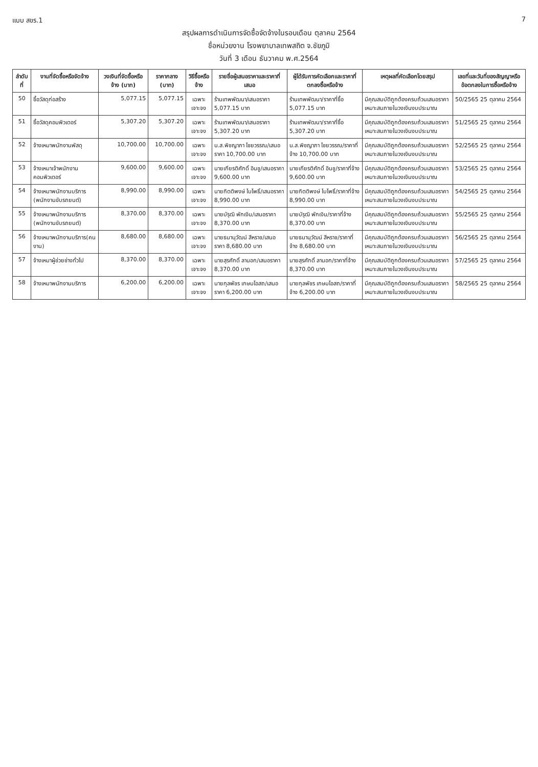แบบ สขร.1 7
สรุปผลการดำเนินการจัดซื้อจัดจ้างในรอบเดือน ตุลาคม 2564
ชื่อหน่วยงาน โรงพยาบาลเทพสถิต จ.ชัยภูมิ
วันที่ 3 เดือน ธันวาคม พ.ศ.2564
| ลำดับที่ | งานที่จัดซื้อหรือจัดจ้าง | วงเงินที่จัดซื้อหรือจ้าง (บาท) | ราคากลาง (บาท) | วิธีซื้อหรือจ้าง | รายชื่อผู้เสนอราคาและราคาที่เสนอ | ผู้ได้รับการคัดเลือกและราคาที่ตกลงซื้อหรือจ้าง | เหตุผลที่คัดเลือกโดยสรุป | เลขที่และวันที่ของสัญญาหรือข้อตกลงในการซื้อหรือจ้าง |
| --- | --- | --- | --- | --- | --- | --- | --- | --- |
| 50 | ซื้อวัสดุก่อสร้าง | 5,077.15 | 5,077.15 | เฉพาะเจาะจง | ร้านเทพพัฒนา/เสนอราคา 5,077.15 บาท | ร้านเทพพัฒนา/ราคาที่ซื้อ 5,077.15 บาท | มีคุณสมบัติถูกต้องครบถ้วนเสนอราคาเหมาะสมภายในวงเงินงบประมาณ | 50/2565 25 ตุลาคม 2564 |
| 51 | ซื้อวัสดุคอมพิวเตอร์ | 5,307.20 | 5,307.20 | เฉพาะเจาะจง | ร้านเทพพัฒนา/เสนอราคา 5,307.20 บาท | ร้านเทพพัฒนา/ราคาที่ซื้อ 5,307.20 บาท | มีคุณสมบัติถูกต้องครบถ้วนเสนอราคาเหมาะสมภายในวงเงินงบประมาณ | 51/2565 25 ตุลาคม 2564 |
| 52 | จ้างเหมาพนักงานพัสดุ | 10,700.00 | 10,700.00 | เฉพาะเจาะจง | น.ส.พิชญาภา ไชยวรรณ/เสนอราคา 10,700.00 บาท | น.ส.พิชญาภา ไชยวรรณ/ราคาที่จ้าง 10,700.00 บาท | มีคุณสมบัติถูกต้องครบถ้วนเสนอราคาเหมาะสมภายในวงเงินงบประมาณ | 52/2565 25 ตุลาคม 2564 |
| 53 | จ้างเหมาเจ้าพนักงานคอมพิวเตอร์ | 9,600.00 | 9,600.00 | เฉพาะเจาะจง | นายเกียรติศักดิ์ อินชู/เสนอราคา 9,600.00 บาท | นายเกียรติศักดิ์ อินชู/ราคาที่จ้าง 9,600.00 บาท | มีคุณสมบัติถูกต้องครบถ้วนเสนอราคาเหมาะสมภายในวงเงินงบประมาณ | 53/2565 25 ตุลาคม 2564 |
| 54 | จ้างเหมาพนักงานบริการ (พนักงานขับรถยนต์) | 8,990.00 | 8,990.00 | เฉพาะเจาะจง | นายกิตติพงษ์ ไบโพธิ์/เสนอราคา 8,990.00 บาท | นายกิตติพงษ์ ไบโพธิ์/ราคาที่จ้าง 8,990.00 บาท | มีคุณสมบัติถูกต้องครบถ้วนเสนอราคาเหมาะสมภายในวงเงินงบประมาณ | 54/2565 25 ตุลาคม 2564 |
| 55 | จ้างเหมาพนักงานบริการ (พนักงานขับรถยนต์) | 8,370.00 | 8,370.00 | เฉพาะเจาะจง | นายบัรุฒิ พักเงิน/เสนอราคา 8,370.00 บาท | นายบัรุฒิ พักเงิน/ราคาที่จ้าง 8,370.00 บาท | มีคุณสมบัติถูกต้องครบถ้วนเสนอราคาเหมาะสมภายในวงเงินงบประมาณ | 55/2565 25 ตุลาคม 2564 |
| 56 | จ้างเหมาพนักงานบริการ(คนงาน) | 8,680.00 | 8,680.00 | เฉพาะเจาะจง | นายธนานุวัฒน์ สีหราช/เสนอราคา 8,680.00 บาท | นายธนานุวัฒน์ สีหราช/ราคาที่จ้าง 8,680.00 บาท | มีคุณสมบัติถูกต้องครบถ้วนเสนอราคาเหมาะสมภายในวงเงินงบประมาณ | 56/2565 25 ตุลาคม 2564 |
| 57 | จ้างเหมาผู้ช่วยช่างทั่วไป | 8,370.00 | 8,370.00 | เฉพาะเจาะจง | นายสุรศักดิ์ ลานอก/เสนอราคา 8,370.00 บาท | นายสุรศักดิ์ ลานอก/ราคาที่จ้าง 8,370.00 บาท | มีคุณสมบัติถูกต้องครบถ้วนเสนอราคาเหมาะสมภายในวงเงินงบประมาณ | 57/2565 25 ตุลาคม 2564 |
| 58 | จ้างเหมาพนักงานบริการ | 6,200.00 | 6,200.00 | เฉพาะเจาะจง | นายกุลพัชร เกษมโอสถ/เสนอราคา 6,200.00 บาท | นายกุลพัชร เกษมโอสถ/ราคาที่จ้าง 6,200.00 บาท | มีคุณสมบัติถูกต้องครบถ้วนเสนอราคาเหมาะสมภายในวงเงินงบประมาณ | 58/2565 25 ตุลาคม 2564 |